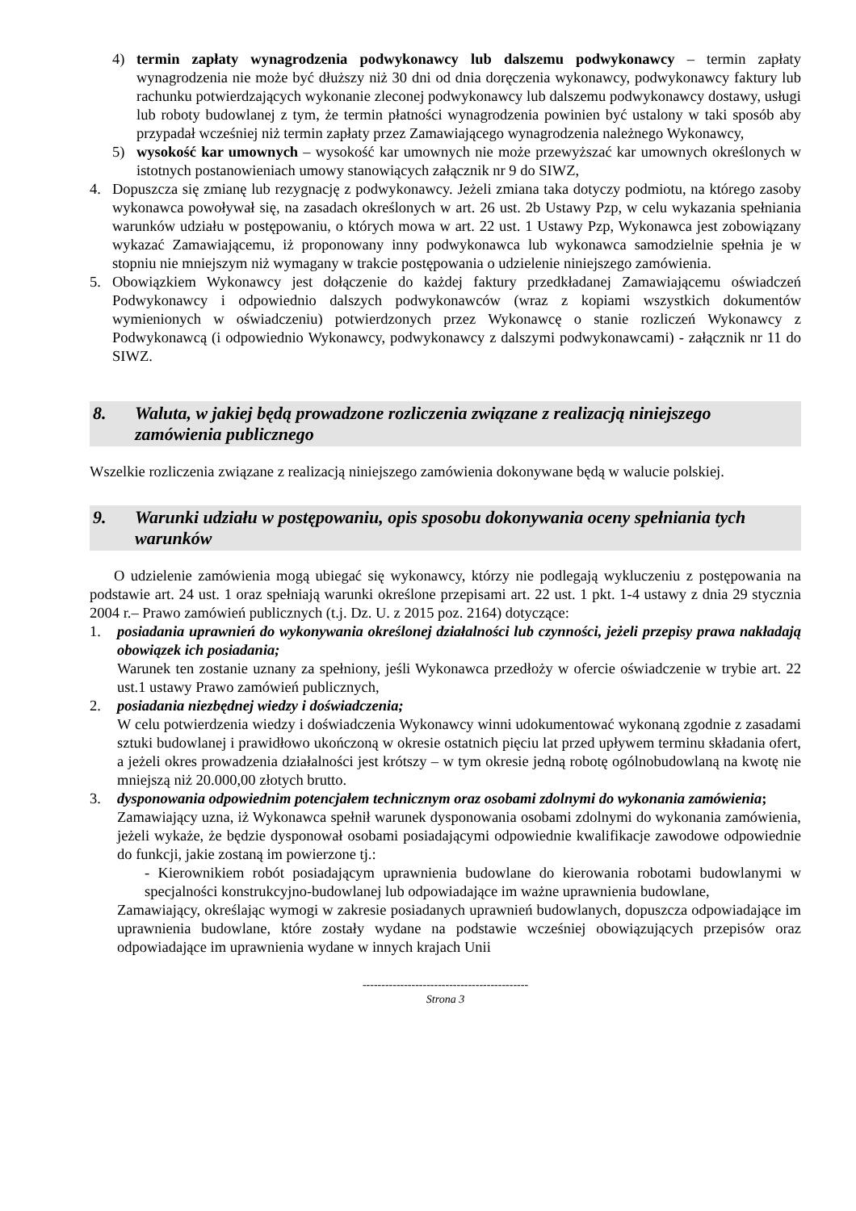4) termin zapłaty wynagrodzenia podwykonawcy lub dalszemu podwykonawcy – termin zapłaty wynagrodzenia nie może być dłuższy niż 30 dni od dnia doręczenia wykonawcy, podwykonawcy faktury lub rachunku potwierdzających wykonanie zleconej podwykonawcy lub dalszemu podwykonawcy dostawy, usługi lub roboty budowlanej z tym, że termin płatności wynagrodzenia powinien być ustalony w taki sposób aby przypadał wcześniej niż termin zapłaty przez Zamawiającego wynagrodzenia należnego Wykonawcy,
5) wysokość kar umownych – wysokość kar umownych nie może przewyższać kar umownych określonych w istotnych postanowieniach umowy stanowiących załącznik nr 9 do SIWZ,
4. Dopuszcza się zmianę lub rezygnację z podwykonawcy. Jeżeli zmiana taka dotyczy podmiotu, na którego zasoby wykonawca powoływał się, na zasadach określonych w art. 26 ust. 2b Ustawy Pzp, w celu wykazania spełniania warunków udziału w postępowaniu, o których mowa w art. 22 ust. 1 Ustawy Pzp, Wykonawca jest zobowiązany wykazać Zamawiającemu, iż proponowany inny podwykonawca lub wykonawca samodzielnie spełnia je w stopniu nie mniejszym niż wymagany w trakcie postępowania o udzielenie niniejszego zamówienia.
5. Obowiązkiem Wykonawcy jest dołączenie do każdej faktury przedkładanej Zamawiającemu oświadczeń Podwykonawcy i odpowiednio dalszych podwykonawców (wraz z kopiami wszystkich dokumentów wymienionych w oświadczeniu) potwierdzonych przez Wykonawcę o stanie rozliczeń Wykonawcy z Podwykonawcą (i odpowiednio Wykonawcy, podwykonawcy z dalszymi podwykonawcami) - załącznik nr 11 do SIWZ.
8. Waluta, w jakiej będą prowadzone rozliczenia związane z realizacją niniejszego zamówienia publicznego
Wszelkie rozliczenia związane z realizacją niniejszego zamówienia dokonywane będą w walucie polskiej.
9. Warunki udziału w postępowaniu, opis sposobu dokonywania oceny spełniania tych warunków
O udzielenie zamówienia mogą ubiegać się wykonawcy, którzy nie podlegają wykluczeniu z postępowania na podstawie art. 24 ust. 1 oraz spełniają warunki określone przepisami art. 22 ust. 1 pkt. 1-4 ustawy z dnia 29 stycznia 2004 r.– Prawo zamówień publicznych (t.j. Dz. U. z 2015 poz. 2164) dotyczące:
1. posiadania uprawnień do wykonywania określonej działalności lub czynności, jeżeli przepisy prawa nakładają obowiązek ich posiadania;
Warunek ten zostanie uznany za spełniony, jeśli Wykonawca przedłoży w ofercie oświadczenie w trybie art. 22 ust.1 ustawy Prawo zamówień publicznych,
2. posiadania niezbędnej wiedzy i doświadczenia;
W celu potwierdzenia wiedzy i doświadczenia Wykonawcy winni udokumentować wykonaną zgodnie z zasadami sztuki budowlanej i prawidłowo ukończoną w okresie ostatnich pięciu lat przed upływem terminu składania ofert, a jeżeli okres prowadzenia działalności jest krótszy – w tym okresie jedną robotę ogólnobudowlaną na kwotę nie mniejszą niż 20.000,00 złotych brutto.
3. dysponowania odpowiednim potencjałem technicznym oraz osobami zdolnymi do wykonania zamówienia;
Zamawiający uzna, iż Wykonawca spełnił warunek dysponowania osobami zdolnymi do wykonania zamówienia, jeżeli wykaże, że będzie dysponował osobami posiadającymi odpowiednie kwalifikacje zawodowe odpowiednie do funkcji, jakie zostaną im powierzone tj.:
- Kierownikiem robót posiadającym uprawnienia budowlane do kierowania robotami budowlanymi w specjalności konstrukcyjno-budowlanej lub odpowiadające im ważne uprawnienia budowlane,
Zamawiający, określając wymogi w zakresie posiadanych uprawnień budowlanych, dopuszcza odpowiadające im uprawnienia budowlane, które zostały wydane na podstawie wcześniej obowiązujących przepisów oraz odpowiadające im uprawnienia wydane w innych krajach Unii
--------------------------------------------
Strona 3